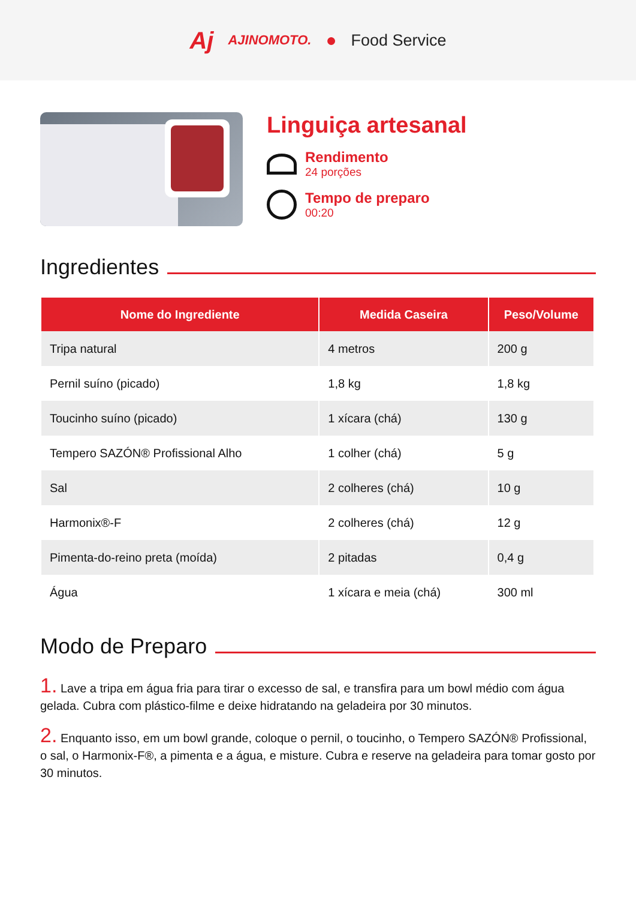Aj AJINOMOTO. ● Food Service
Linguiça artesanal
Rendimento
24 porções
Tempo de preparo
00:20
Ingredientes
| Nome do Ingrediente | Medida Caseira | Peso/Volume |
| --- | --- | --- |
| Tripa natural | 4 metros | 200 g |
| Pernil suíno (picado) | 1,8 kg | 1,8 kg |
| Toucinho suíno (picado) | 1 xícara (chá) | 130 g |
| Tempero SAZÓN® Profissional Alho | 1 colher (chá) | 5 g |
| Sal | 2 colheres (chá) | 10 g |
| Harmonix®-F | 2 colheres (chá) | 12 g |
| Pimenta-do-reino preta (moída) | 2 pitadas | 0,4 g |
| Água | 1 xícara e meia (chá) | 300 ml |
Modo de Preparo
1. Lave a tripa em água fria para tirar o excesso de sal, e transfira para um bowl médio com água gelada. Cubra com plástico-filme e deixe hidratando na geladeira por 30 minutos.
2. Enquanto isso, em um bowl grande, coloque o pernil, o toucinho, o Tempero SAZÓN® Profissional, o sal, o Harmonix-F®, a pimenta e a água, e misture. Cubra e reserve na geladeira para tomar gosto por 30 minutos.